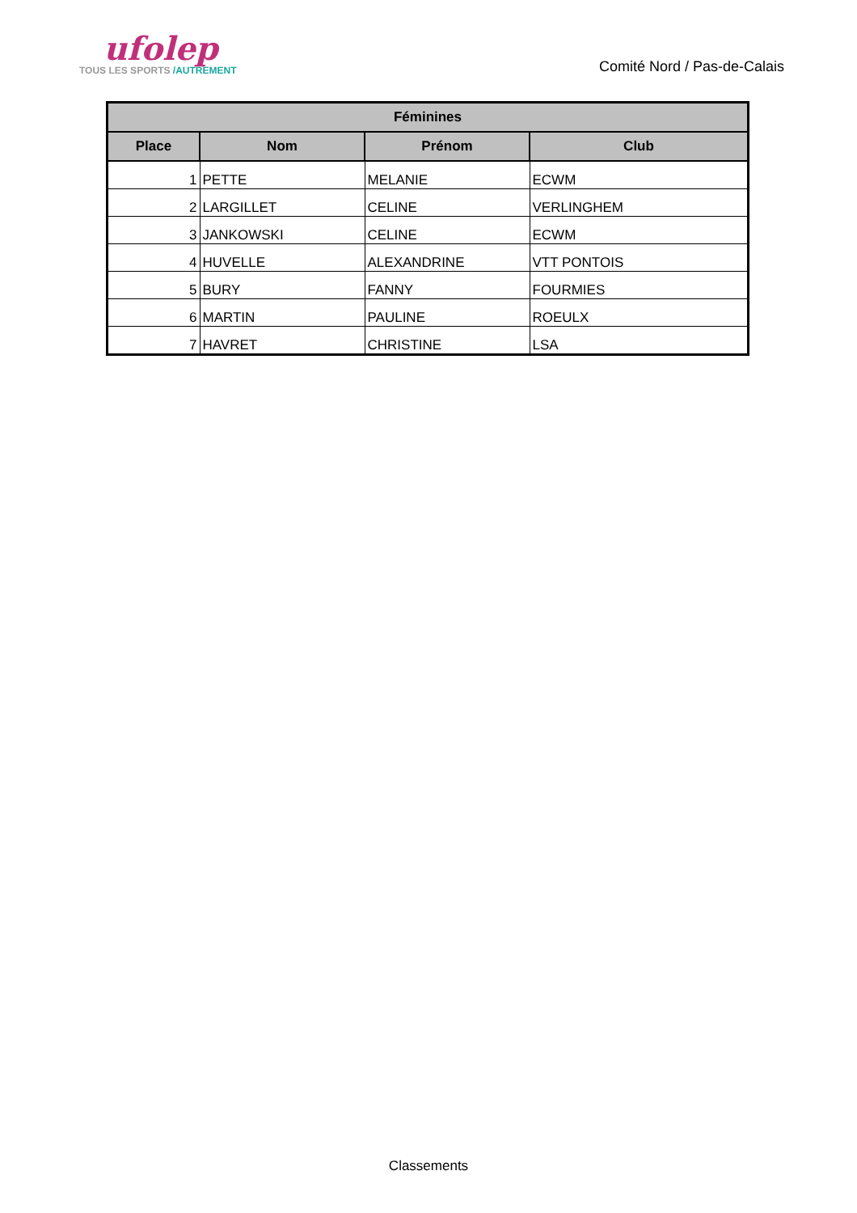ufolep
TOUS LES SPORTS /AUTREMENT
Comité Nord / Pas-de-Calais
| Féminines | | | |
| --- | --- | --- | --- |
| Place | Nom | Prénom | Club |
| 1 | PETTE | MELANIE | ECWM |
| 2 | LARGILLET | CELINE | VERLINGHEM |
| 3 | JANKOWSKI | CELINE | ECWM |
| 4 | HUVELLE | ALEXANDRINE | VTT PONTOIS |
| 5 | BURY | FANNY | FOURMIES |
| 6 | MARTIN | PAULINE | ROEULX |
| 7 | HAVRET | CHRISTINE | LSA |
Classements